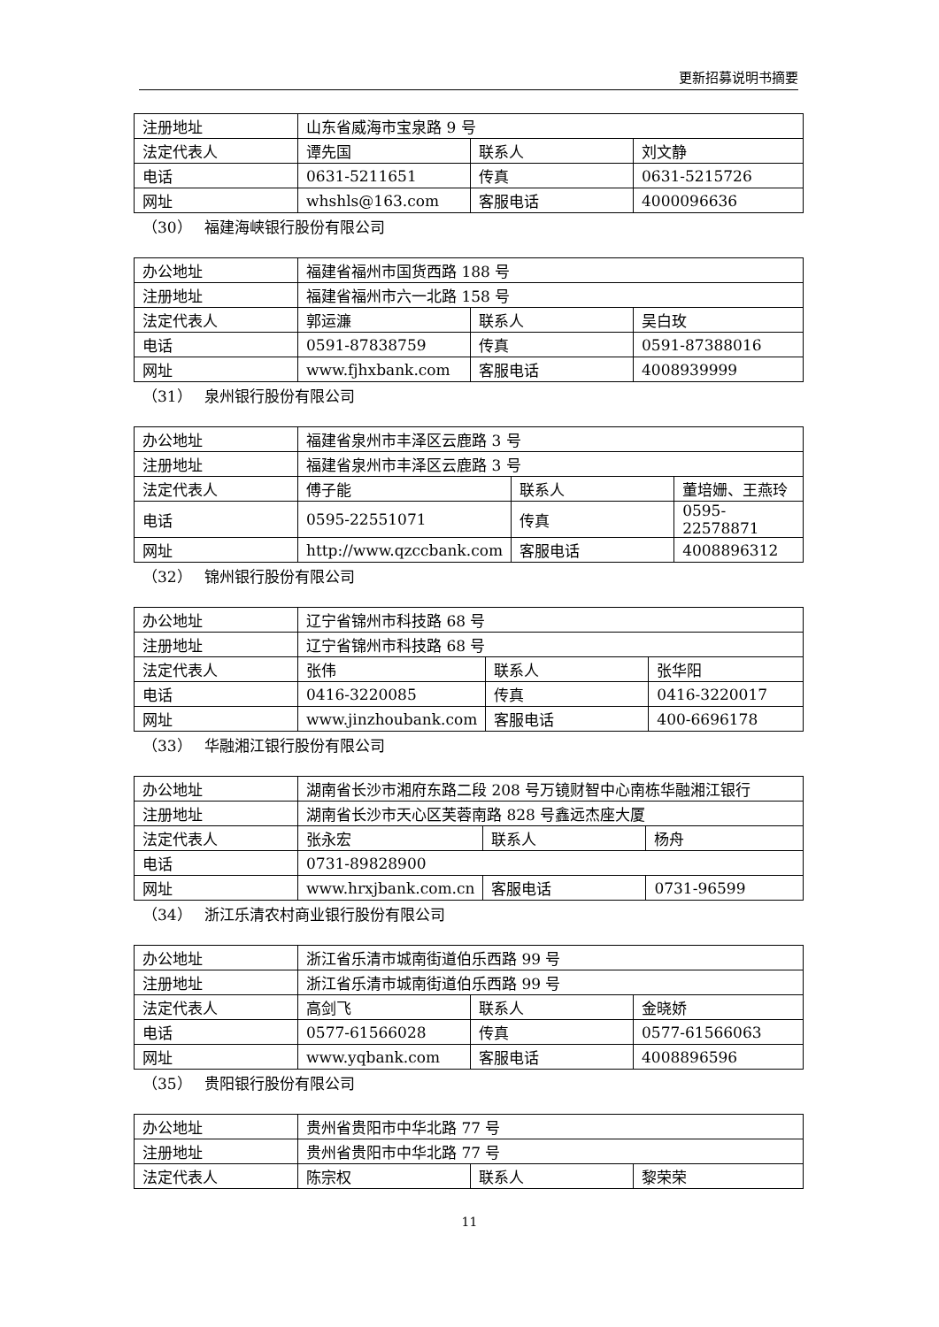更新招募说明书摘要
| 注册地址 | 山东省威海市宝泉路 9 号 | | |
| 法定代表人 | 谭先国 | 联系人 | 刘文静 |
| 电话 | 0631-5211651 | 传真 | 0631-5215726 |
| 网址 | whshls@163.com | 客服电话 | 4000096636 |
（30） 福建海峡银行股份有限公司
| 办公地址 | 福建省福州市国货西路 188 号 | | |
| 注册地址 | 福建省福州市六一北路 158 号 | | |
| 法定代表人 | 郭运濂 | 联系人 | 吴白玫 |
| 电话 | 0591-87838759 | 传真 | 0591-87388016 |
| 网址 | www.fjhxbank.com | 客服电话 | 4008939999 |
（31） 泉州银行股份有限公司
| 办公地址 | 福建省泉州市丰泽区云鹿路 3 号 | | |
| 注册地址 | 福建省泉州市丰泽区云鹿路 3 号 | | |
| 法定代表人 | 傅子能 | 联系人 | 董培姗、王燕玲 |
| 电话 | 0595-22551071 | 传真 | 0595-22578871 |
| 网址 | http://www.qzccbank.com | 客服电话 | 4008896312 |
（32） 锦州银行股份有限公司
| 办公地址 | 辽宁省锦州市科技路 68 号 | | |
| 注册地址 | 辽宁省锦州市科技路 68 号 | | |
| 法定代表人 | 张伟 | 联系人 | 张华阳 |
| 电话 | 0416-3220085 | 传真 | 0416-3220017 |
| 网址 | www.jinzhoubank.com | 客服电话 | 400-6696178 |
（33） 华融湘江银行股份有限公司
| 办公地址 | 湖南省长沙市湘府东路二段 208 号万镜财智中心南栋华融湘江银行 | | |
| 注册地址 | 湖南省长沙市天心区芙蓉南路 828 号鑫远杰座大厦 | | |
| 法定代表人 | 张永宏 | 联系人 | 杨舟 |
| 电话 | 0731-89828900 | | |
| 网址 | www.hrxjbank.com.cn | 客服电话 | 0731-96599 |
（34） 浙江乐清农村商业银行股份有限公司
| 办公地址 | 浙江省乐清市城南街道伯乐西路 99 号 | | |
| 注册地址 | 浙江省乐清市城南街道伯乐西路 99 号 | | |
| 法定代表人 | 高剑飞 | 联系人 | 金晓娇 |
| 电话 | 0577-61566028 | 传真 | 0577-61566063 |
| 网址 | www.yqbank.com | 客服电话 | 4008896596 |
（35） 贵阳银行股份有限公司
| 办公地址 | 贵州省贵阳市中华北路 77 号 | | |
| 注册地址 | 贵州省贵阳市中华北路 77 号 | | |
| 法定代表人 | 陈宗权 | 联系人 | 黎荣荣 |
11